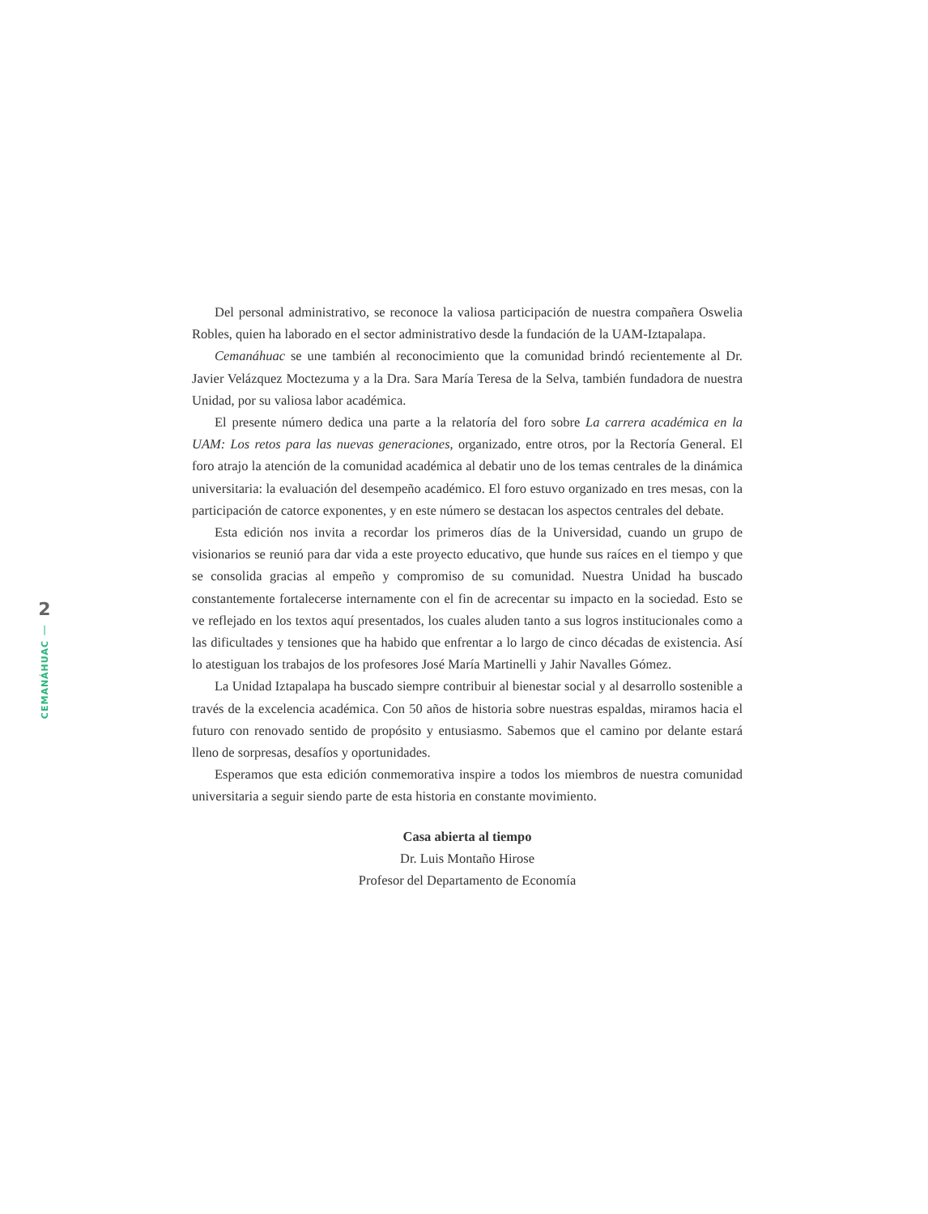2
|
CEMANÁHUAC
Del personal administrativo, se reconoce la valiosa participación de nuestra compañera Oswelia Robles, quien ha laborado en el sector administrativo desde la fundación de la UAM-Iztapalapa.
Cemanáhuac se une también al reconocimiento que la comunidad brindó recientemente al Dr. Javier Velázquez Moctezuma y a la Dra. Sara María Teresa de la Selva, también fundadora de nuestra Unidad, por su valiosa labor académica.
El presente número dedica una parte a la relatoría del foro sobre La carrera académica en la UAM: Los retos para las nuevas generaciones, organizado, entre otros, por la Rectoría General. El foro atrajo la atención de la comunidad académica al debatir uno de los temas centrales de la dinámica universitaria: la evaluación del desempeño académico. El foro estuvo organizado en tres mesas, con la participación de catorce exponentes, y en este número se destacan los aspectos centrales del debate.
Esta edición nos invita a recordar los primeros días de la Universidad, cuando un grupo de visionarios se reunió para dar vida a este proyecto educativo, que hunde sus raíces en el tiempo y que se consolida gracias al empeño y compromiso de su comunidad. Nuestra Unidad ha buscado constantemente fortalecerse internamente con el fin de acrecentar su impacto en la sociedad. Esto se ve reflejado en los textos aquí presentados, los cuales aluden tanto a sus logros institucionales como a las dificultades y tensiones que ha habido que enfrentar a lo largo de cinco décadas de existencia. Así lo atestiguan los trabajos de los profesores José María Martinelli y Jahir Navalles Gómez.
La Unidad Iztapalapa ha buscado siempre contribuir al bienestar social y al desarrollo sostenible a través de la excelencia académica. Con 50 años de historia sobre nuestras espaldas, miramos hacia el futuro con renovado sentido de propósito y entusiasmo. Sabemos que el camino por delante estará lleno de sorpresas, desafíos y oportunidades.
Esperamos que esta edición conmemorativa inspire a todos los miembros de nuestra comunidad universitaria a seguir siendo parte de esta historia en constante movimiento.
Casa abierta al tiempo
Dr. Luis Montaño Hirose
Profesor del Departamento de Economía